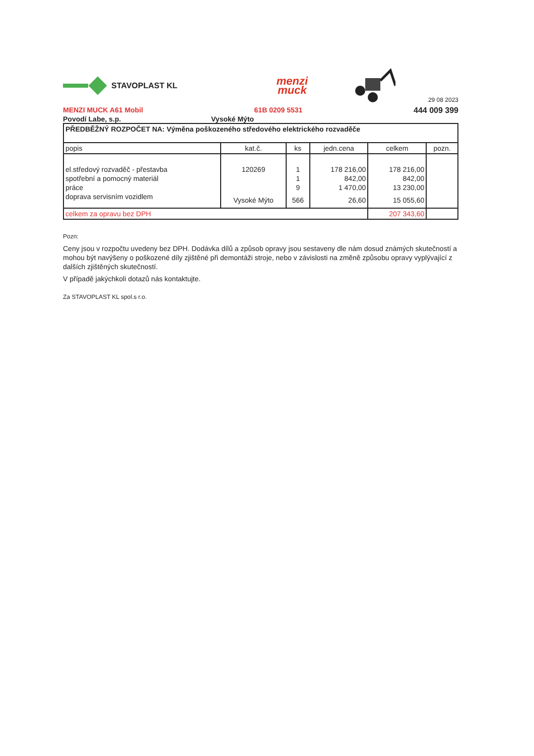STAVOPLAST KL
menzi
muck
29 08 2023
MENZI MUCK A61 Mobil 61B 0209 5531 444 009 399
Povodí Labe, s.p. Vysoké Mýto
| PŘEDBĚŽNÝ ROZPOČET NA: Výměna poškozeného středového elektrického rozvaděče | | | | | |
| popis | kat.č. | ks | jedn.cena | celkem | pozn. |
| el.středový rozvaděč - přestavba | 120269 | 1 | 178 216,00 | 178 216,00 | |
| spotřební a pomocný materiál | | 1 | 842,00 | 842,00 | |
| práce | | 9 | 1 470,00 | 13 230,00 | |
| doprava servisním vozidlem | Vysoké Mýto | 566 | 26,60 | 15 055,60 | |
| celkem za opravu bez DPH | | | | 207 343,60 | |
Pozn:
Ceny jsou v rozpočtu uvedeny bez DPH. Dodávka dílů a způsob opravy jsou sestaveny dle nám dosud známých skutečností a mohou být navýšeny o poškozené díly zjištěné při demontáži stroje, nebo v závislosti na změně způsobu opravy vyplývající z dalších zjištěných skutečností.
V případě jakýchkoli dotazů nás kontaktujte.
Za STAVOPLAST KL spol.s r.o.